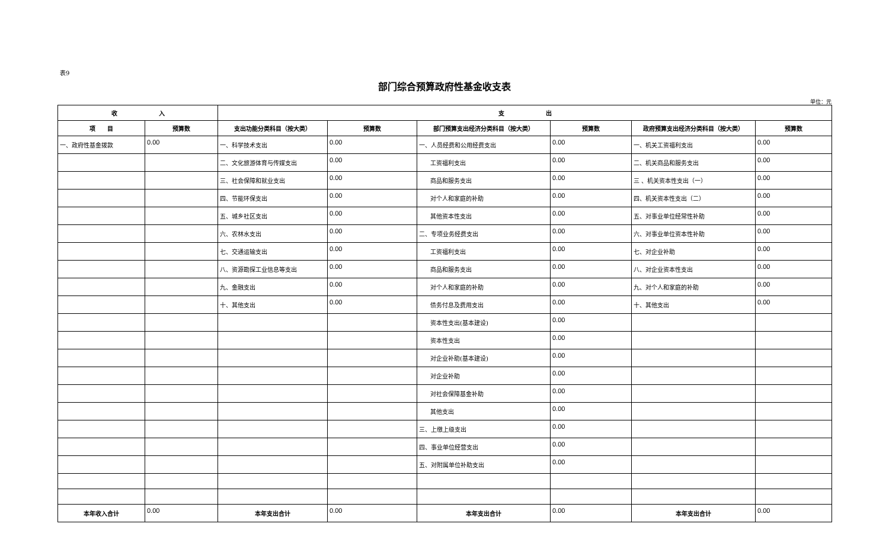表9
部门综合预算政府性基金收支表
单位：元
| 收 入 | | 支 出 | | | | | |
| --- | --- | --- | --- | --- | --- | --- | --- |
| 项 目 | 预算数 | 支出功能分类科目（按大类） | 预算数 | 部门预算支出经济分类科目（按大类） | 预算数 | 政府预算支出经济分类科目（按大类） | 预算数 |
| 一、政府性基金拨款 | 0.00 | 一、科学技术支出 | 0.00 | 一、人员经费和公用经费支出 | 0.00 | 一、机关工资福利支出 | 0.00 |
| | | 二、文化旅游体育与传媒支出 | 0.00 | 工资福利支出 | 0.00 | 二、机关商品和服务支出 | 0.00 |
| | | 三、社会保障和就业支出 | 0.00 | 商品和服务支出 | 0.00 | 三 、机关资本性支出（一） | 0.00 |
| | | 四、节能环保支出 | 0.00 | 对个人和家庭的补助 | 0.00 | 四、机关资本性支出（二） | 0.00 |
| | | 五、城乡社区支出 | 0.00 | 其他资本性支出 | 0.00 | 五、对事业单位经常性补助 | 0.00 |
| | | 六、农林水支出 | 0.00 | 二、专项业务经费支出 | 0.00 | 六、对事业单位资本性补助 | 0.00 |
| | | 七、交通运输支出 | 0.00 | 工资福利支出 | 0.00 | 七、对企业补助 | 0.00 |
| | | 八、资源勘探工业信息等支出 | 0.00 | 商品和服务支出 | 0.00 | 八、对企业资本性支出 | 0.00 |
| | | 九、金融支出 | 0.00 | 对个人和家庭的补助 | 0.00 | 九、对个人和家庭的补助 | 0.00 |
| | | 十、其他支出 | 0.00 | 债务付息及费用支出 | 0.00 | 十、其他支出 | 0.00 |
| | | | | 资本性支出(基本建设) | 0.00 | | |
| | | | | 资本性支出 | 0.00 | | |
| | | | | 对企业补助(基本建设) | 0.00 | | |
| | | | | 对企业补助 | 0.00 | | |
| | | | | 对社会保障基金补助 | 0.00 | | |
| | | | | 其他支出 | 0.00 | | |
| | | | | 三、上缴上级支出 | 0.00 | | |
| | | | | 四、事业单位经营支出 | 0.00 | | |
| | | | | 五、对附属单位补助支出 | 0.00 | | |
| 本年收入合计 | 0.00 | 本年支出合计 | 0.00 | 本年支出合计 | 0.00 | 本年支出合计 | 0.00 |